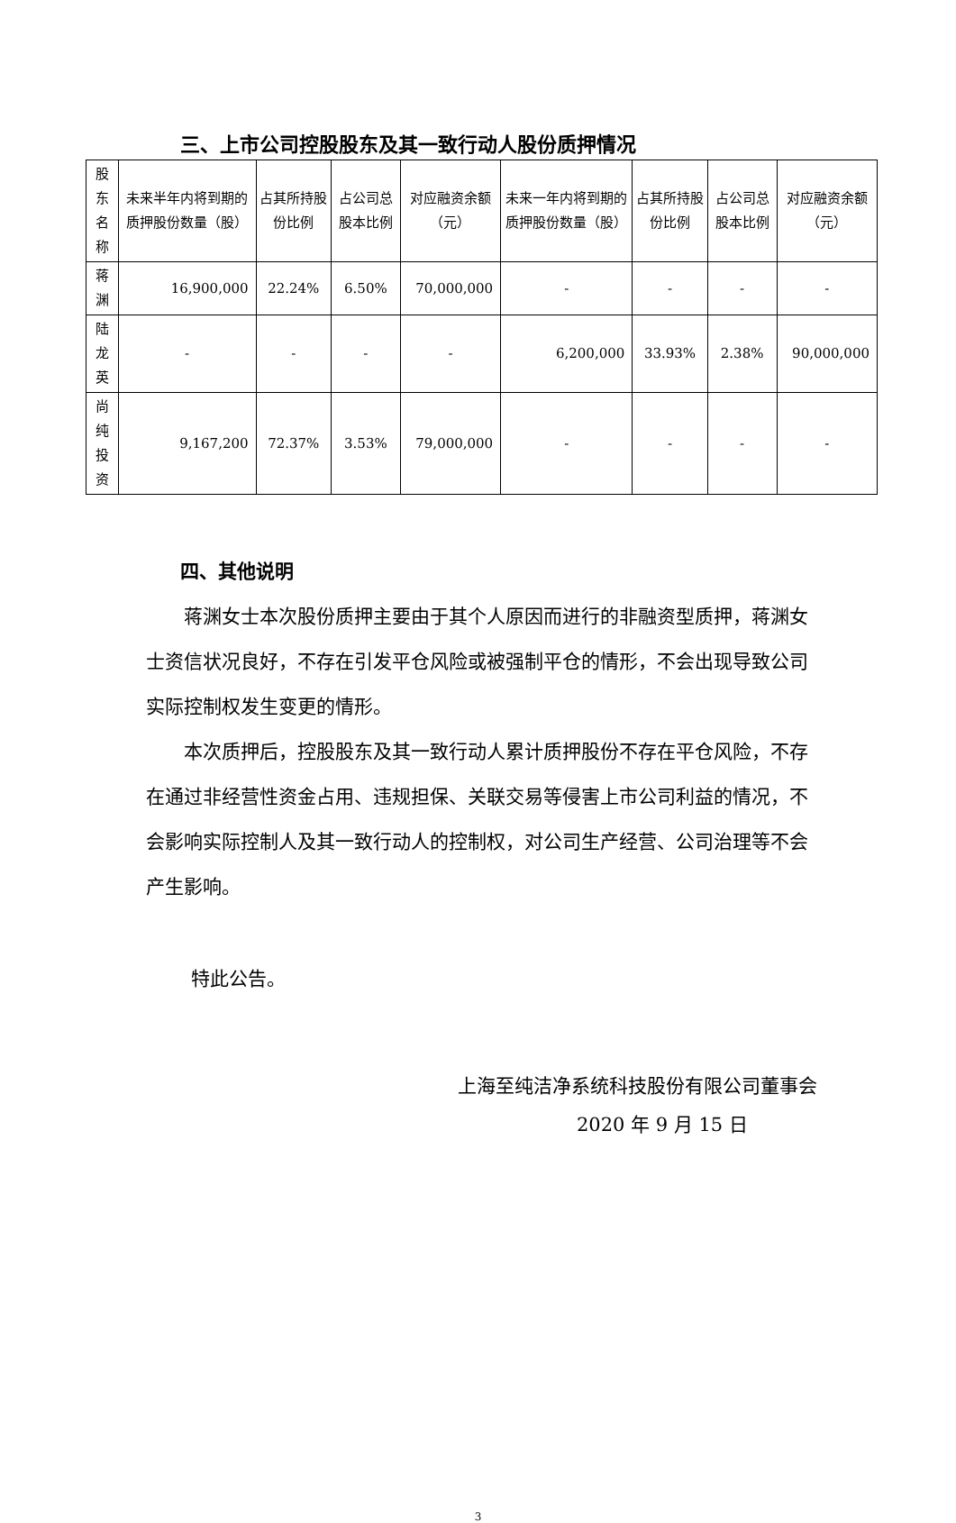三、上市公司控股股东及其一致行动人股份质押情况
| 股东名称 | 未来半年内将到期的质押股份数量（股） | 占其所持股份比例 | 占公司总股本比例 | 对应融资余额（元） | 未来一年内将到期的质押股份数量（股） | 占其所持股份比例 | 占公司总股本比例 | 对应融资余额（元） |
| --- | --- | --- | --- | --- | --- | --- | --- | --- |
| 蒋渊 | 16,900,000 | 22.24% | 6.50% | 70,000,000 | - | - | - | - |
| 陆龙英 | - | - | - | - | 6,200,000 | 33.93% | 2.38% | 90,000,000 |
| 尚纯投资 | 9,167,200 | 72.37% | 3.53% | 79,000,000 | - | - | - | - |
四、其他说明
蒋渊女士本次股份质押主要由于其个人原因而进行的非融资型质押，蒋渊女士资信状况良好，不存在引发平仓风险或被强制平仓的情形，不会出现导致公司实际控制权发生变更的情形。
本次质押后，控股股东及其一致行动人累计质押股份不存在平仓风险，不存在通过非经营性资金占用、违规担保、关联交易等侵害上市公司利益的情况，不会影响实际控制人及其一致行动人的控制权，对公司生产经营、公司治理等不会产生影响。
特此公告。
上海至纯洁净系统科技股份有限公司董事会
2020 年 9 月 15 日
3